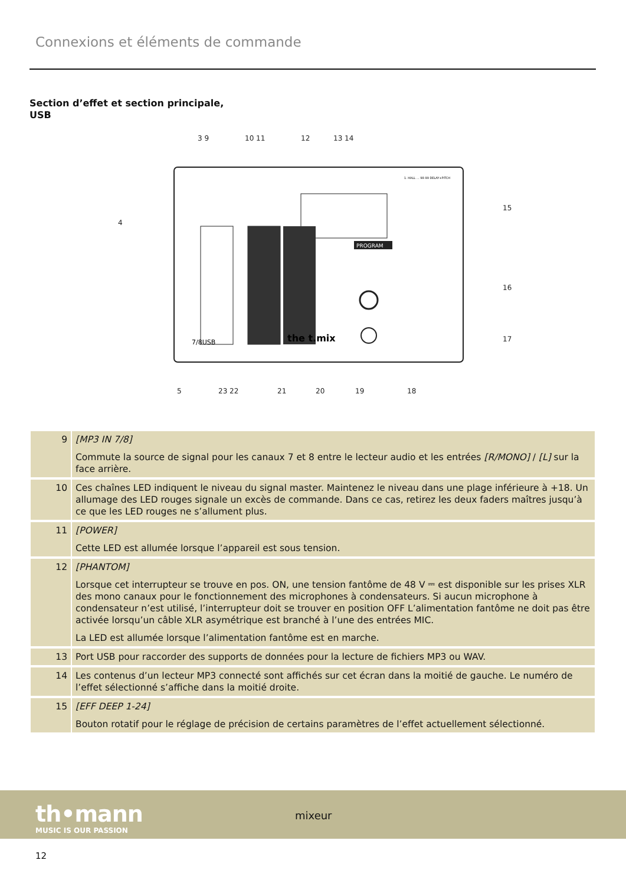Connexions et éléments de commande
Section d’effet et section principale,
USB
PROGRAM
7/8USB
the t.mix
1. HALL … 98-99 DELAY+PITCH
3 9
10 11
12
13 14
4
15
16
17
5
23 22
21
20
19
18
| 9 | [MP3 IN 7/8] Commute la source de signal pour les canaux 7 et 8 entre le lecteur audio et les entrées [R/MONO] / [L] sur la face arrière. |
| 10 | Ces chaînes LED indiquent le niveau du signal master. Maintenez le niveau dans une plage inférieure à +18. Un allumage des LED rouges signale un excès de commande. Dans ce cas, retirez les deux faders maîtres jusqu’à ce que les LED rouges ne s’allument plus. |
| 11 | [POWER] Cette LED est allumée lorsque l’appareil est sous tension. |
| 12 | [PHANTOM] Lorsque cet interrupteur se trouve en pos. ON, une tension fantôme de 48 V ⎓ est disponible sur les prises XLR des mono canaux pour le fonctionnement des microphones à condensateurs. Si aucun microphone à condensateur n’est utilisé, l’interrupteur doit se trouver en position OFF L’alimentation fantôme ne doit pas être activée lorsqu’un câble XLR asymétrique est branché à l’une des entrées MIC. La LED est allumée lorsque l’alimentation fantôme est en marche. |
| 13 | Port USB pour raccorder des supports de données pour la lecture de fichiers MP3 ou WAV. |
| 14 | Les contenus d’un lecteur MP3 connecté sont affichés sur cet écran dans la moitié de gauche. Le numéro de l’effet sélectionné s’affiche dans la moitié droite. |
| 15 | [EFF DEEP 1-24] Bouton rotatif pour le réglage de précision de certains paramètres de l’effet actuellement sélectionné. |
th•mann
MUSIC IS OUR PASSION
mixeur
12